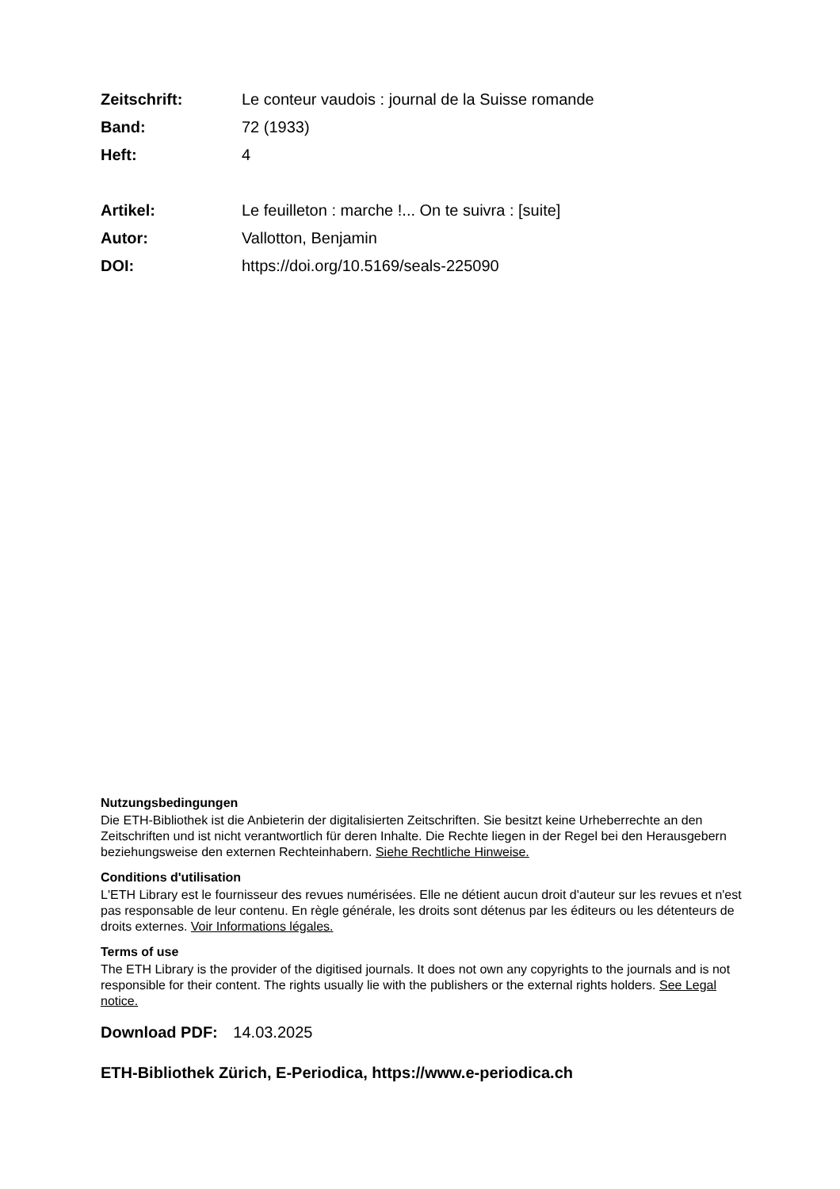Zeitschrift: Le conteur vaudois : journal de la Suisse romande
Band: 72 (1933)
Heft: 4
Artikel: Le feuilleton : marche !... On te suivra : [suite]
Autor: Vallotton, Benjamin
DOI: https://doi.org/10.5169/seals-225090
Nutzungsbedingungen
Die ETH-Bibliothek ist die Anbieterin der digitalisierten Zeitschriften. Sie besitzt keine Urheberrechte an den Zeitschriften und ist nicht verantwortlich für deren Inhalte. Die Rechte liegen in der Regel bei den Herausgebern beziehungsweise den externen Rechteinhabern. Siehe Rechtliche Hinweise.
Conditions d'utilisation
L'ETH Library est le fournisseur des revues numérisées. Elle ne détient aucun droit d'auteur sur les revues et n'est pas responsable de leur contenu. En règle générale, les droits sont détenus par les éditeurs ou les détenteurs de droits externes. Voir Informations légales.
Terms of use
The ETH Library is the provider of the digitised journals. It does not own any copyrights to the journals and is not responsible for their content. The rights usually lie with the publishers or the external rights holders. See Legal notice.
Download PDF: 14.03.2025
ETH-Bibliothek Zürich, E-Periodica, https://www.e-periodica.ch